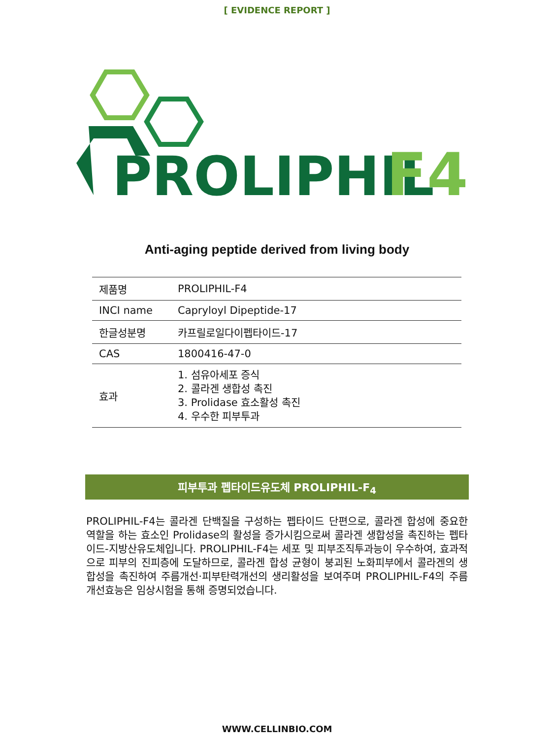[ EVIDENCE REPORT ]
PROLIPHIL
F4
Anti-aging peptide derived from living body
| 제품명 | PROLIPHIL-F4 |
| INCI name | Capryloyl Dipeptide-17 |
| 한글성분명 | 카프릴로일다이펩타이드-17 |
| CAS | 1800416-47-0 |
| 효과 | 1. 섬유아세포 증식 2. 콜라겐 생합성 촉진 3. Prolidase 효소활성 촉진 4. 우수한 피부투과 |
피부투과 펩타이드유도체 PROLIPHIL-F<sub>4</sub>
PROLIPHIL-F4는 콜라겐 단백질을 구성하는 펩타이드 단편으로, 콜라겐 합성에 중요한 역할을 하는 효소인 Prolidase의 활성을 증가시킴으로써 콜라겐 생합성을 촉진하는 펩타이드-지방산유도체입니다. PROLIPHIL-F4는 세포 및 피부조직투과능이 우수하여, 효과적으로 피부의 진피층에 도달하므로, 콜라겐 합성 균형이 붕괴된 노화피부에서 콜라겐의 생합성을 촉진하여 주름개선·피부탄력개선의 생리활성을 보여주며 PROLIPHIL-F4의 주름개선효능은 임상시험을 통해 증명되었습니다.
WWW.CELLINBIO.COM